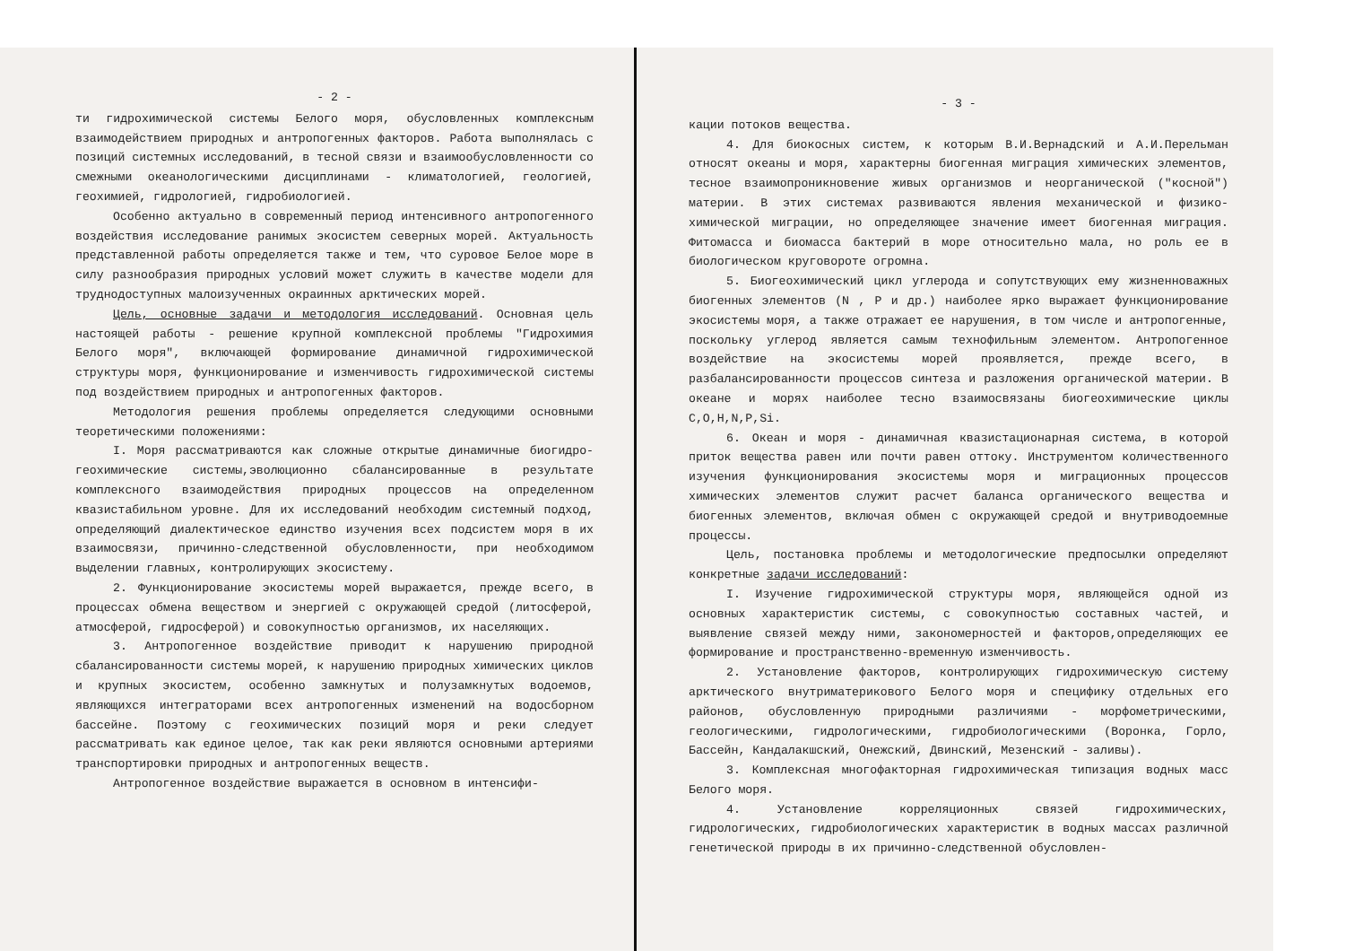- 2 -
ти гидрохимической системы Белого моря, обусловленных комплексным взаимодействием природных и антропогенных факторов. Работа выполнялась с позиций системных исследований, в тесной связи и взаимообусловленности со смежными океанологическими дисциплинами - климатологией, геологией, геохимией, гидрологией, гидробиологией.
Особенно актуально в современный период интенсивного антропогенного воздействия исследование ранимых экосистем северных морей. Актуальность представленной работы определяется также и тем, что суровое Белое море в силу разнообразия природных условий может служить в качестве модели для труднодоступных малоизученных окраинных арктических морей.
Цель, основные задачи и методология исследований. Основная цель настоящей работы - решение крупной комплексной проблемы "Гидрохимия Белого моря", включающей формирование динамичной гидрохимической структуры моря, функционирование и изменчивость гидрохимической системы под воздействием природных и антропогенных факторов.
Методология решения проблемы определяется следующими основными теоретическими положениями:
I. Моря рассматриваются как сложные открытые динамичные биогидро-геохимические системы,эволюционно сбалансированные в результате комплексного взаимодействия природных процессов на определенном квазистабильном уровне. Для их исследований необходим системный подход, определяющий диалектическое единство изучения всех подсистем моря в их взаимосвязи, причинно-следственной обусловленности, при необходимом выделении главных, контролирующих экосистему.
2. Функционирование экосистемы морей выражается, прежде всего, в процессах обмена веществом и энергией с окружающей средой (литосферой, атмосферой, гидросферой) и совокупностью организмов, их населяющих.
3. Антропогенное воздействие приводит к нарушению природной сбалансированности системы морей, к нарушению природных химических циклов и крупных экосистем, особенно замкнутых и полузамкнутых водоемов, являющихся интеграторами всех антропогенных изменений на водосборном бассейне. Поэтому с геохимических позиций моря и реки следует рассматривать как единое целое, так как реки являются основными артериями транспортировки природных и антропогенных веществ.
Антропогенное воздействие выражается в основном в интенсифи-
- 3 -
кации потоков вещества.
4. Для биокосных систем, к которым В.И.Вернадский и А.И.Перельман относят океаны и моря, характерны биогенная миграция химических элементов, тесное взаимопроникновение живых организмов и неорганической ("косной") материи. В этих системах развиваются явления механической и физико-химической миграции, но определяющее значение имеет биогенная миграция. Фитомасса и биомасса бактерий в море относительно мала, но роль ее в биологическом круговороте огромна.
5. Биогеохимический цикл углерода и сопутствующих ему жизненноважных биогенных элементов (N , P и др.) наиболее ярко выражает функционирование экосистемы моря, а также отражает ее нарушения, в том числе и антропогенные, поскольку углерод является самым технофильным элементом. Антропогенное воздействие на экосистемы морей проявляется, прежде всего, в разбалансированности процессов синтеза и разложения органической материи. В океане и морях наиболее тесно взаимосвязаны биогеохимические циклы C,O,H,N,P,Si.
6. Океан и моря - динамичная квазистационарная система, в которой приток вещества равен или почти равен оттоку. Инструментом количественного изучения функционирования экосистемы моря и миграционных процессов химических элементов служит расчет баланса органического вещества и биогенных элементов, включая обмен с окружающей средой и внутриводоемные процессы.
Цель, постановка проблемы и методологические предпосылки определяют конкретные задачи исследований:
I. Изучение гидрохимической структуры моря, являющейся одной из основных характеристик системы, с совокупностью составных частей, и выявление связей между ними, закономерностей и факторов,определяющих ее формирование и пространственно-временную изменчивость.
2. Установление факторов, контролирующих гидрохимическую систему арктического внутриматерикового Белого моря и специфику отдельных его районов, обусловленную природными различиями - морфометрическими, геологическими, гидрологическими, гидробиологическими (Воронка, Горло, Бассейн, Кандалакшский, Онежский, Двинский, Мезенский - заливы).
3. Комплексная многофакторная гидрохимическая типизация водных масс Белого моря.
4. Установление корреляционных связей гидрохимических, гидрологических, гидробиологических характеристик в водных массах различной генетической природы в их причинно-следственной обусловлен-